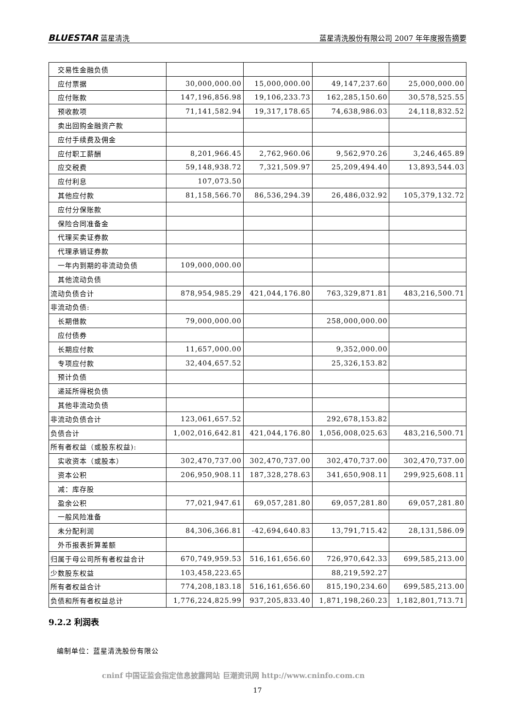BLUESTAR 蓝星清洗 蓝星清洗股份有限公司 2007 年年度报告摘要
| 交易性金融负债 | | | | |
| 应付票据 | 30,000,000.00 | 15,000,000.00 | 49,147,237.60 | 25,000,000.00 |
| 应付账款 | 147,196,856.98 | 19,106,233.73 | 162,285,150.60 | 30,578,525.55 |
| 预收款项 | 71,141,582.94 | 19,317,178.65 | 74,638,986.03 | 24,118,832.52 |
| 卖出回购金融资产款 | | | | |
| 应付手续费及佣金 | | | | |
| 应付职工薪酬 | 8,201,966.45 | 2,762,960.06 | 9,562,970.26 | 3,246,465.89 |
| 应交税费 | 59,148,938.72 | 7,321,509.97 | 25,209,494.40 | 13,893,544.03 |
| 应付利息 | 107,073.50 | | | |
| 其他应付款 | 81,158,566.70 | 86,536,294.39 | 26,486,032.92 | 105,379,132.72 |
| 应付分保账款 | | | | |
| 保险合同准备金 | | | | |
| 代理买卖证券款 | | | | |
| 代理承销证券款 | | | | |
| 一年内到期的非流动负债 | 109,000,000.00 | | | |
| 其他流动负债 | | | | |
| 流动负债合计 | 878,954,985.29 | 421,044,176.80 | 763,329,871.81 | 483,216,500.71 |
| 非流动负债: | | | | |
| 长期借款 | 79,000,000.00 | | 258,000,000.00 | |
| 应付债券 | | | | |
| 长期应付款 | 11,657,000.00 | | 9,352,000.00 | |
| 专项应付款 | 32,404,657.52 | | 25,326,153.82 | |
| 预计负债 | | | | |
| 递延所得税负债 | | | | |
| 其他非流动负债 | | | | |
| 非流动负债合计 | 123,061,657.52 | | 292,678,153.82 | |
| 负债合计 | 1,002,016,642.81 | 421,044,176.80 | 1,056,008,025.63 | 483,216,500.71 |
| 所有者权益（或股东权益): | | | | |
| 实收资本（或股本） | 302,470,737.00 | 302,470,737.00 | 302,470,737.00 | 302,470,737.00 |
| 资本公积 | 206,950,908.11 | 187,328,278.63 | 341,650,908.11 | 299,925,608.11 |
| 减：库存股 | | | | |
| 盈余公积 | 77,021,947.61 | 69,057,281.80 | 69,057,281.80 | 69,057,281.80 |
| 一般风险准备 | | | | |
| 未分配利润 | 84,306,366.81 | -42,694,640.83 | 13,791,715.42 | 28,131,586.09 |
| 外币报表折算差额 | | | | |
| 归属于母公司所有者权益合计 | 670,749,959.53 | 516,161,656.60 | 726,970,642.33 | 699,585,213.00 |
| 少数股东权益 | 103,458,223.65 | | 88,219,592.27 | |
| 所有者权益合计 | 774,208,183.18 | 516,161,656.60 | 815,190,234.60 | 699,585,213.00 |
| 负债和所有者权益总计 | 1,776,224,825.99 | 937,205,833.40 | 1,871,198,260.23 | 1,182,801,713.71 |
9.2.2 利润表
编制单位：蓝星清洗股份有限公
cninf 中国证监会指定信息披露网站 巨潮资讯网 http://www.cninfo.com.cn
17